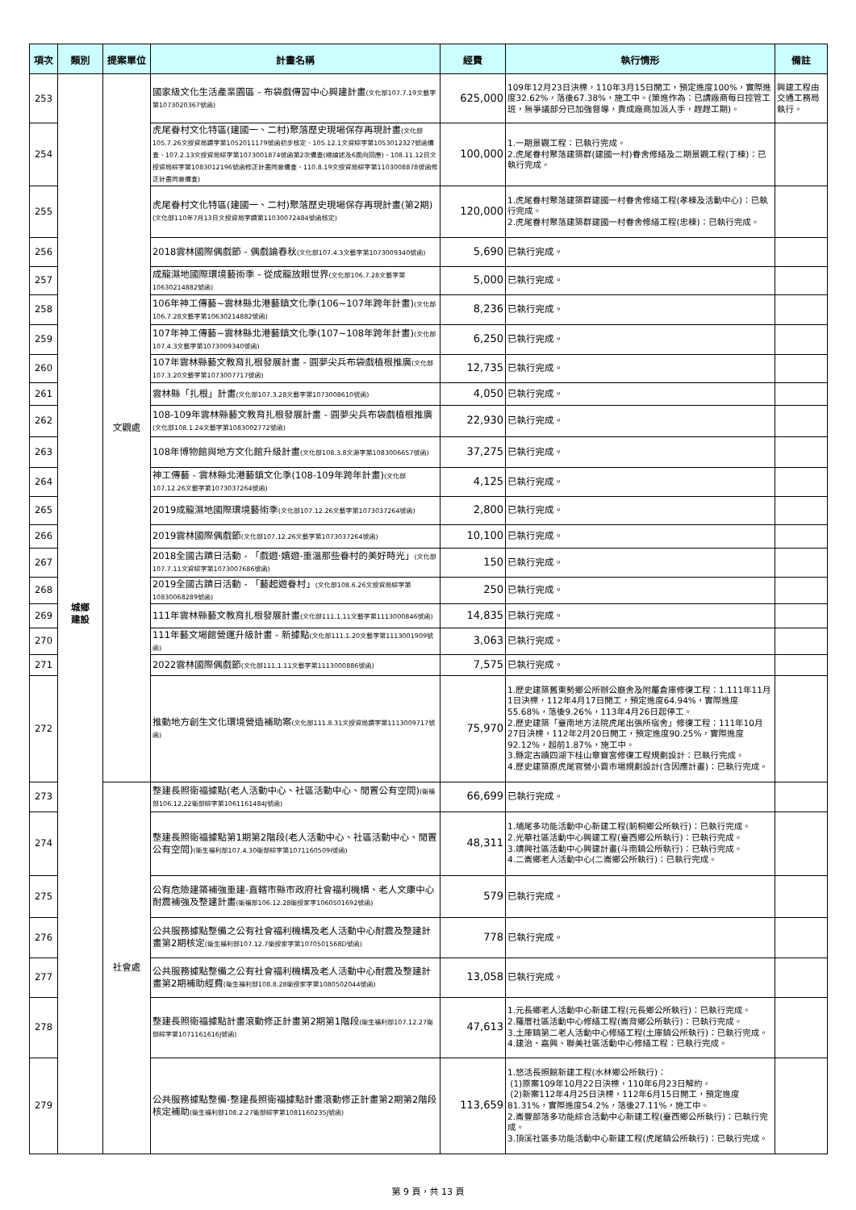| 項次 | 類別 | 提案單位 | 計畫名稱 | 經費 | 執行情形 | 備註 |
| --- | --- | --- | --- | --- | --- | --- |
| 253 | 城鄉 建設 | 文觀處 | 國家級文化生活產業園區 - 布袋戲傳習中心興建計畫 (文化部107.7.19文藝字第1073020367號函) | 625,000 | 109年12月23日決標，110年3月15日開工，預定進度100%，實際進度32.62%，落後67.38%，施工中。(策進作為：已請廠商每日控管工班，無爭議部分已加強督導，責成廠商加派人手，趕趕工期)。 | 興建工程由交通工務局執行。 |
| 254 | | | 虎尾眷村文化特區(建國一、二村)聚落歷史現場保存再現計畫 (文化部105.7.26文授資局蹟字第1052011179號函初步核定、105.12.1文資綜字第1053012327號函備查、107.2.13文授資局綜字第1073001874號函第2次備查(總論述及6面向回應)、108.11.12日文授資局綜字第1083012196號函修正計畫同意備查、110.8.19文授資局綜字第1103008878號函修正計畫同意備查) | 100,000 | 1.一期景觀工程：已執行完成。 2.虎尾眷村聚落建築群(建國一村)眷舍修繕及二期景觀工程(丁棟)：已執行完成。 | |
| 255 | | | 虎尾眷村文化特區(建國一、二村)聚落歷史現場保存再現計畫(第2期) (文化部110年7月13日文授資局字蹟第11030072484號函核定) | 120,000 | 1.虎尾眷村聚落建築群建國一村眷舍修繕工程(孝棟及活動中心)：已執行完成。 2.虎尾眷村聚落建築群建國一村眷舍修繕工程(忠棟)：已執行完成。 | |
| 256 | | | 2018雲林國際偶戲節 - 偶戲論春秋 (文化部107.4.3文藝字第1073009340號函) | 5,690 | 已執行完成。 | |
| 257 | | | 成龍濕地國際環境藝術季 - 從成龍放眼世界 (文化部106.7.28文藝字第10630214882號函) | 5,000 | 已執行完成。 | |
| 258 | | | 106年神工傳藝~雲林縣北港藝鎮文化季(106~107年跨年計畫) (文化部106.7.28文藝字第10630214882號函) | 8,236 | 已執行完成。 | |
| 259 | | | 107年神工傳藝~雲林縣北港藝鎮文化季(107~108年跨年計畫) (文化部107.4.3文藝字第1073009340號函) | 6,250 | 已執行完成。 | |
| 260 | | | 107年雲林縣藝文教育扎根發展計畫 - 圓夢尖兵布袋戲植根推廣 (文化部107.3.20文藝字第1073007717號函) | 12,735 | 已執行完成。 | |
| 261 | | | 雲林縣「扎根」計畫 (文化部107.3.28文藝字第1073008610號函) | 4,050 | 已執行完成。 | |
| 262 | | | 108-109年雲林縣藝文教育扎根發展計畫 - 圓夢尖兵布袋戲植根推廣 (文化部108.1.24文藝字第1083002772號函) | 22,930 | 已執行完成。 | |
| 263 | | | 108年博物館與地方文化館升級計畫 (文化部108.3.8文源字第1083006657號函) | 37,275 | 已執行完成。 | |
| 264 | | | 神工傳藝 - 雲林縣北港藝鎮文化季(108-109年跨年計畫) (文化部107.12.26文藝字第1073037264號函) | 4,125 | 已執行完成。 | |
| 265 | | | 2019成龍濕地國際環境藝術季 (文化部107.12.26文藝字第1073037264號函) | 2,800 | 已執行完成。 | |
| 266 | | | 2019雲林國際偶戲節 (文化部107.12.26文藝字第1073037264號函) | 10,100 | 已執行完成。 | |
| 267 | | | 2018全國古蹟日活動 - 「戲遊‧嬉遊-重溫那些眷村的美好時光」 (文化部107.7.11文資綜字第1073007686號函) | 150 | 已執行完成。 | |
| 268 | | | 2019全國古蹟日活動 - 「藝起遊眷村」 (文化部108.6.26文授資局綜字第10830068289號函) | 250 | 已執行完成。 | |
| 269 | | | 111年雲林縣藝文教育扎根發展計畫 (文化部111.1.11文藝字第1113000846號函) | 14,835 | 已執行完成。 | |
| 270 | | | 111年藝文場館營運升級計畫 - 新據點 (文化部111.1.20文藝字第1113001909號函) | 3,063 | 已執行完成。 | |
| 271 | | | 2022雲林國際偶戲節 (文化部111.1.11文藝字第1113000886號函) | 7,575 | 已執行完成。 | |
| 272 | | | 推動地方創生文化環境營造補助案 (文化部111.8.31文授資局蹟字第1113009717號函) | 75,970 | 1.歷史建築舊東勢鄉公所辦公廳舍及附屬倉庫修復工程：1.111年11月1日決標，112年4月17日開工，預定進度64.94%，實際進度55.68%，落後9.26%，113年4月26日起停工。 2.歷史建築「臺南地方法院虎尾出張所宿舍」修復工程：111年10月27日決標，112年2月20日開工，預定進度90.25%，實際進度92.12%，超前1.87%，施工中。 3.縣定古蹟四湖下桂山章寶宮修復工程規劃設計：已執行完成。 4.歷史建築原虎尾官營小賣市場規劃設計(含因應計畫)：已執行完成。 | |
| 273 | | 社會處 | 整建長照衛福據點(老人活動中心、社區活動中心、閒置公有空間) (衛福部106.12.22衛部綜字第1061161484J號函) | 66,699 | 已執行完成。 | |
| 274 | | | 整建長照衛福據點第1期第2階段(老人活動中心、社區活動中心、閒置公有空間) (衛生福利部107.4.30衛部綜字第1071160509I號函) | 48,311 | 1.埔尾多功能活動中心新建工程(莿桐鄉公所執行)：已執行完成。 2.光華社區活動中心興建工程(臺西鄉公所執行)：已執行完成。 3.靖興社區活動中心興建計畫(斗南鎮公所執行)：已執行完成。 4.二崙鄉老人活動中心(二崙鄉公所執行)：已執行完成。 | |
| 275 | | | 公有危險建築補強重建-直轄市縣市政府社會福利機構、老人文康中心耐震補強及整建計畫 (衛福部106.12.28衛授家字1060501692號函) | 579 | 已執行完成。 | |
| 276 | | | 公共服務據點整備之公有社會福利機構及老人活動中心耐震及整建計畫第2期核定 (衛生福利部107.12.7衛授家字第1070501568D號函) | 778 | 已執行完成。 | |
| 277 | | | 公共服務據點整備之公有社會福利機構及老人活動中心耐震及整建計畫第2期補助經費 (衛生福利部108.8.28衛授家字第1080502044號函) | 13,058 | 已執行完成。 | |
| 278 | | | 整建長照衛福據點計畫滾動修正計畫第2期第1階段 (衛生福利部107.12.27衛部綜字第1071161616J號函) | 47,613 | 1.元長鄉老人活動中心新建工程(元長鄉公所執行)：已執行完成。 2.羅厝社區活動中心修繕工程(崙背鄉公所執行)：已執行完成。 3.土庫鎮第二老人活動中心修繕工程(土庫鎮公所執行)：已執行完成。 4.建治、嘉興、聯美社區活動中心修繕工程：已執行完成。 | |
| 279 | | | 公共服務據點整備-整建長照衛福據點計畫滾動修正計畫第2期第2階段核定補助 (衛生福利部108.2.27衛部綜字第1081160235J號函) | 113,659 | 1.悠活長照館新建工程(水林鄉公所執行)： (1)原案109年10月22日決標，110年6月23日解約。 (2)新案112年4月25日決標，112年6月15日開工，預定進度81.31%，實際進度54.2%，落後27.11%，施工中。 2.崙豐部落多功能綜合活動中心新建工程(臺西鄉公所執行)：已執行完成。 3.頂溪社區多功能活動中心新建工程(虎尾鎮公所執行)：已執行完成。 | |
第 9 頁，共 13 頁